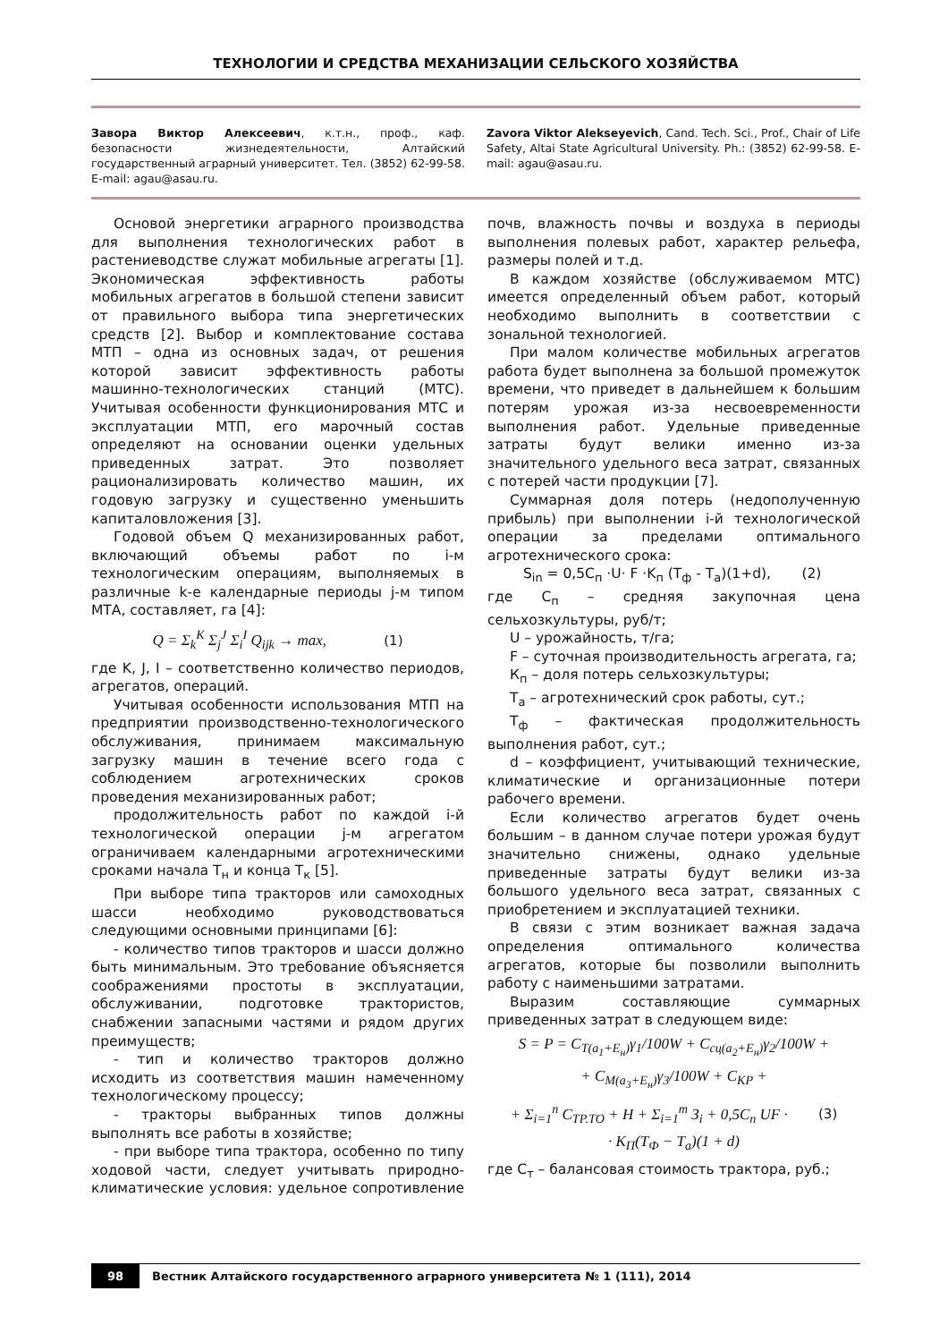ТЕХНОЛОГИИ И СРЕДСТВА МЕХАНИЗАЦИИ СЕЛЬСКОГО ХОЗЯЙСТВА
Завора Виктор Алексеевич, к.т.н., проф., каф. безопасности жизнедеятельности, Алтайский государственный аграрный университет. Тел. (3852) 62-99-58. E-mail: agau@asau.ru.
Zavora Viktor Alekseyevich, Cand. Tech. Sci., Prof., Chair of Life Safety, Altai State Agricultural University. Ph.: (3852) 62-99-58. E-mail: agau@asau.ru.
Основой энергетики аграрного производства для выполнения технологических работ в растениеводстве служат мобильные агрегаты [1]. Экономическая эффективность работы мобильных агрегатов в большой степени зависит от правильного выбора типа энергетических средств [2]. Выбор и комплектование состава МТП – одна из основных задач, от решения которой зависит эффективность работы машинно-технологических станций (МТС). Учитывая особенности функционирования МТС и эксплуатации МТП, его марочный состав определяют на основании оценки удельных приведенных затрат. Это позволяет рационализировать количество машин, их годовую загрузку и существенно уменьшить капиталовложения [3].
Годовой объем Q механизированных работ, включающий объемы работ по i-м технологическим операциям, выполняемых в различные k-е календарные периоды j-м типом МТА, составляет, га [4]:
Q = Σ<sub>k</sub><sup>K</sup> Σ<sub>j</sub><sup>J</sup> Σ<sub>i</sub><sup>I</sup> Q<sub>ijk</sub> → max, (1)
где K, J, I – соответственно количество периодов, агрегатов, операций.
Учитывая особенности использования МТП на предприятии производственно-технологического обслуживания, принимаем максимальную загрузку машин в течение всего года с соблюдением агротехнических сроков проведения механизированных работ;
продолжительность работ по каждой i-й технологической операции j-м агрегатом ограничиваем календарными агротехническими сроками начала Т<sub>н</sub> и конца Т<sub>к</sub> [5].
При выборе типа тракторов или самоходных шасси необходимо руководствоваться следующими основными принципами [6]:
- количество типов тракторов и шасси должно быть минимальным. Это требование объясняется соображениями простоты в эксплуатации, обслуживании, подготовке трактористов, снабжении запасными частями и рядом других преимуществ;
- тип и количество тракторов должно исходить из соответствия машин намеченному технологическому процессу;
- тракторы выбранных типов должны выполнять все работы в хозяйстве;
- при выборе типа трактора, особенно по типу ходовой части, следует учитывать природно-климатические условия: удельное сопротивление почв, влажность почвы и воздуха в периоды выполнения полевых работ, характер рельефа, размеры полей и т.д.
В каждом хозяйстве (обслуживаемом МТС) имеется определенный объем работ, который необходимо выполнить в соответствии с зональной технологией.
При малом количестве мобильных агрегатов работа будет выполнена за большой промежуток времени, что приведет в дальнейшем к большим потерям урожая из-за несвоевременности выполнения работ. Удельные приведенные затраты будут велики именно из-за значительного удельного веса затрат, связанных с потерей части продукции [7].
Суммарная доля потерь (недополученную прибыль) при выполнении i-й технологической операции за пределами оптимального агротехнического срока:
S<sub>in</sub> = 0,5C<sub>п</sub> ·U· F ·K<sub>п</sub> (T<sub>ф</sub> - T<sub>а</sub>)(1+d), (2)
где С<sub>п</sub> – средняя закупочная цена сельхозкультуры, руб/т;
U – урожайность, т/га;
F – суточная производительность агрегата, га;
К<sub>п</sub> – доля потерь сельхозкультуры;
Т<sub>а</sub> – агротехнический срок работы, сут.;
Т<sub>ф</sub> – фактическая продолжительность выполнения работ, сут.;
d – коэффициент, учитывающий технические, климатические и организационные потери рабочего времени.
Если количество агрегатов будет очень большим – в данном случае потери урожая будут значительно снижены, однако удельные приведенные затраты будут велики из-за большого удельного веса затрат, связанных с приобретением и эксплуатацией техники.
В связи с этим возникает важная задача определения оптимального количества агрегатов, которые бы позволили выполнить работу с наименьшими затратами.
Выразим составляющие суммарных приведенных затрат в следующем виде:
S = P = C<sub>T(a<sub>1</sub>+E<sub>н</sub>)</sub>γ<sub>1</sub>/100W + C<sub>сц(a<sub>2</sub>+E<sub>н</sub>)</sub>γ<sub>2</sub>/100W +
+ C<sub>M(a<sub>3</sub>+E<sub>н</sub>)</sub>γ<sub>3</sub>/100W + C<sub>KP</sub> +
+ Σ<sub>i=1</sub><sup>n</sup> C<sub>TP.TO</sub> + H + Σ<sub>i=1</sub><sup>m</sup> З<sub>i</sub> + 0,5C<sub>n</sub> UF · (3)
· K<sub>П</sub>(T<sub>Ф</sub> − T<sub>a</sub>)(1 + d)
где С<sub>т</sub> – балансовая стоимость трактора, руб.;
98 Вестник Алтайского государственного аграрного университета № 1 (111), 2014